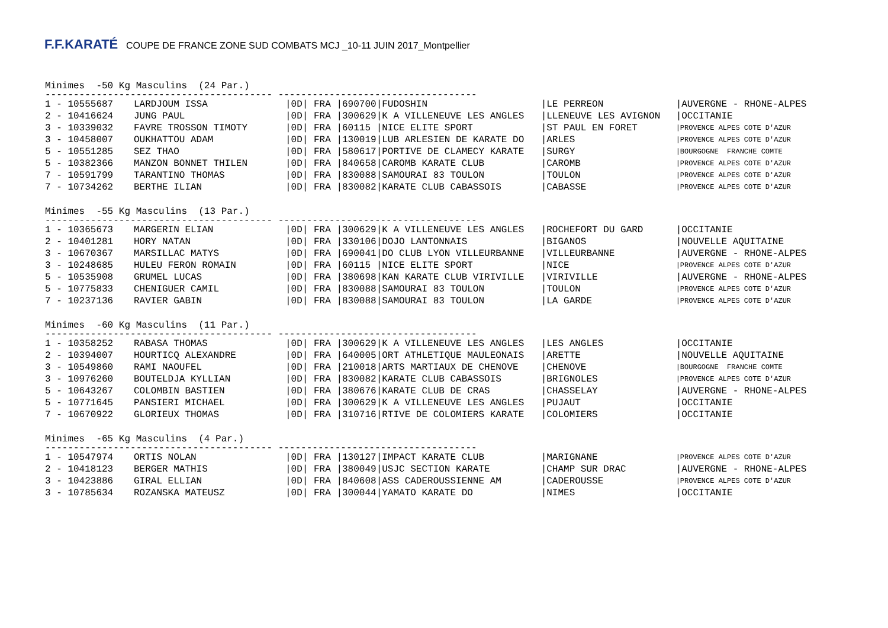F.F.KARATÉ COUPE DE FRANCE ZONE SUD COMBATS MCJ _10-11 JUIN 2017_Montpellier
Minimes -50 Kg Masculins (24 Par.)
---------------------------------------- -----------------------------------
| 1 - 10555687 | LARDJOUM ISSA | /0D/ FRA /690700 | /FUDOSHIN | /LE PERREON | /AUVERGNE - RHONE-ALPES |
| 2 - 10416624 | JUNG PAUL | /0D/ FRA /300629 | /K A VILLENEUVE LES ANGLES | /LLENEUVE LES AVIGNON | /OCCITANIE |
| 3 - 10339032 | FAVRE TROSSON TIMOTY | /0D/ FRA /60115 | /NICE ELITE SPORT | /ST PAUL EN FORET | /PROVENCE ALPES COTE D'AZUR |
| 3 - 10458007 | OUKHATTOU ADAM | /0D/ FRA /130019 | /LUB ARLESIEN DE KARATE DO | /ARLES | /PROVENCE ALPES COTE D'AZUR |
| 5 - 10551285 | SEZ THAO | /0D/ FRA /580617 | /PORTIVE DE CLAMECY KARATE | /SURGY | /BOURGOGNE FRANCHE COMTE |
| 5 - 10382366 | MANZON BONNET THILEN | /0D/ FRA /840658 | /CAROMB KARATE CLUB | /CAROMB | /PROVENCE ALPES COTE D'AZUR |
| 7 - 10591799 | TARANTINO THOMAS | /0D/ FRA /830088 | /SAMOURAI 83 TOULON | /TOULON | /PROVENCE ALPES COTE D'AZUR |
| 7 - 10734262 | BERTHE ILIAN | /0D/ FRA /830082 | /KARATE CLUB CABASSOIS | /CABASSE | /PROVENCE ALPES COTE D'AZUR |
Minimes -55 Kg Masculins (13 Par.)
---------------------------------------- -----------------------------------
| 1 - 10365673 | MARGERIN ELIAN | /0D/ FRA /300629 | /K A VILLENEUVE LES ANGLES | /ROCHEFORT DU GARD | /OCCITANIE |
| 2 - 10401281 | HORY NATAN | /0D/ FRA /330106 | /DOJO LANTONNAIS | /BIGANOS | /NOUVELLE AQUITAINE |
| 3 - 10670367 | MARSILLAC MATYS | /0D/ FRA /690041 | /DO CLUB LYON VILLEURBANNE | /VILLEURBANNE | /AUVERGNE - RHONE-ALPES |
| 3 - 10248685 | HULEU FERON ROMAIN | /0D/ FRA /60115 | /NICE ELITE SPORT | /NICE | /PROVENCE ALPES COTE D'AZUR |
| 5 - 10535908 | GRUMEL LUCAS | /0D/ FRA /380698 | /KAN KARATE CLUB VIRIVILLE | /VIRIVILLE | /AUVERGNE - RHONE-ALPES |
| 5 - 10775833 | CHENIGUER CAMIL | /0D/ FRA /830088 | /SAMOURAI 83 TOULON | /TOULON | /PROVENCE ALPES COTE D'AZUR |
| 7 - 10237136 | RAVIER GABIN | /0D/ FRA /830088 | /SAMOURAI 83 TOULON | /LA GARDE | /PROVENCE ALPES COTE D'AZUR |
Minimes -60 Kg Masculins (11 Par.)
---------------------------------------- -----------------------------------
| 1 - 10358252 | RABASA THOMAS | /0D/ FRA /300629 | /K A VILLENEUVE LES ANGLES | /LES ANGLES | /OCCITANIE |
| 2 - 10394007 | HOURTICQ ALEXANDRE | /0D/ FRA /640005 | /ORT ATHLETIQUE MAULEONAIS | /ARETTE | /NOUVELLE AQUITAINE |
| 3 - 10549860 | RAMI NAOUFEL | /0D/ FRA /210018 | /ARTS MARTIAUX DE CHENOVE | /CHENOVE | /BOURGOGNE FRANCHE COMTE |
| 3 - 10976260 | BOUTELDJA KYLLIAN | /0D/ FRA /830082 | /KARATE CLUB CABASSOIS | /BRIGNOLES | /PROVENCE ALPES COTE D'AZUR |
| 5 - 10643267 | COLOMBIN BASTIEN | /0D/ FRA /380676 | /KARATE CLUB DE CRAS | /CHASSELAY | /AUVERGNE - RHONE-ALPES |
| 5 - 10771645 | PANSIERI MICHAEL | /0D/ FRA /300629 | /K A VILLENEUVE LES ANGLES | /PUJAUT | /OCCITANIE |
| 7 - 10670922 | GLORIEUX THOMAS | /0D/ FRA /310716 | /RTIVE DE COLOMIERS KARATE | /COLOMIERS | /OCCITANIE |
Minimes -65 Kg Masculins (4 Par.)
---------------------------------------- -----------------------------------
| 1 - 10547974 | ORTIS NOLAN | /0D/ FRA /130127 | /IMPACT KARATE CLUB | /MARIGNANE | /PROVENCE ALPES COTE D'AZUR |
| 2 - 10418123 | BERGER MATHIS | /0D/ FRA /380049 | /USJC SECTION KARATE | /CHAMP SUR DRAC | /AUVERGNE - RHONE-ALPES |
| 3 - 10423886 | GIRAL ELLIAN | /0D/ FRA /840608 | /ASS CADEROUSSIENNE AM | /CADEROUSSE | /PROVENCE ALPES COTE D'AZUR |
| 3 - 10785634 | ROZANSKA MATEUSZ | /0D/ FRA /300044 | /YAMATO KARATE DO | /NIMES | /OCCITANIE |